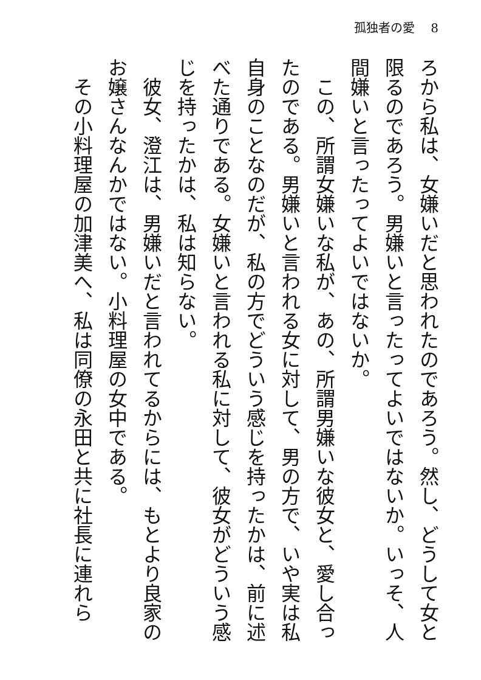孤独者の愛　 8
ろから私は、女嫌いだと思われたのであろう。然し、どうして女と限るのであろう。男嫌いと言ったってよいではないか。いっそ、人間嫌いと言ったってよいではないか。
　この、所謂女嫌いな私が、あの、所謂男嫌いな彼女と、愛し合ったのである。男嫌いと言われる女に対して、男の方で、いや実は私自身のことなのだが、私の方でどういう感じを持ったかは、前に述べた通りである。女嫌いと言われる私に対して、彼女がどういう感じを持ったかは、私は知らない。
　彼女、澄江は、男嫌いだと言われてるからには、もとより良家のお嬢さんなんかではない。小料理屋の女中である。
　その小料理屋の加津美へ、私は同僚の永田と共に社長に連れら